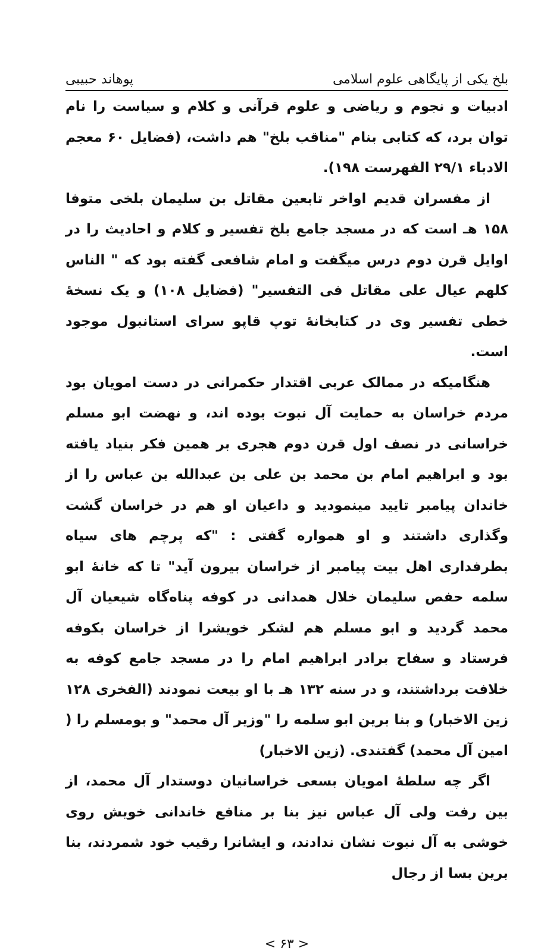بلخ یکی از پایگاهی علوم اسلامی پوهاند حبیبی
ادبیات و نجوم و ریاضی و علوم قرآنی و کلام و سیاست را نام توان برد، که کتابی بنام "مناقب بلخ" هم داشت، (فضایل ۶۰ معجم الادباء ۲۹/۱ الفهرست ۱۹۸).
از مفسران قدیم اواخر تابعین مقاتل بن سلیمان بلخی متوفا ۱۵۸ هـ است که در مسجد جامع بلخ تفسیر و کلام و احادیث را در اوایل قرن دوم درس میگفت و امام شافعی گفته بود که " الناس کلهم عیال علی مقاتل فی التفسیر" (فضایل ۱۰۸) و یک نسخهٔ خطی تفسیر وی در کتابخانهٔ توپ قاپو سرای استانبول موجود است.
هنگامیکه در ممالک عربی اقتدار حکمرانی در دست امویان بود مردم خراسان به حمایت آل نبوت بوده اند، و نهضت ابو مسلم خراسانی در نصف اول قرن دوم هجری بر همین فکر بنیاد یافته بود و ابراهیم امام بن محمد بن علی بن عبدالله بن عباس را از خاندان پیامبر تایید مینمودید و داعیان او هم در خراسان گشت وگذاری داشتند و او همواره گفتی : "که پرچم های سیاه بطرفداری اهل بیت پیامبر از خراسان بیرون آید" تا که خانهٔ ابو سلمه حفص سلیمان خلال همدانی در کوفه پناه‌گاه شیعیان آل محمد گردید و ابو مسلم هم لشکر خویشرا از خراسان بکوفه فرستاد و سفاح برادر ابراهیم امام را در مسجد جامع کوفه به خلافت برداشتند، و در سنه ۱۳۲ هـ با او بیعت نمودند (الفخری ۱۲۸ زین الاخبار) و بنا برین ابو سلمه را "وزیر آل محمد" و بومسلم را ( امین آل محمد) گفتندی. (زین الاخبار)
اگر چه سلطهٔ امویان بسعی خراسانیان دوستدار آل محمد، از بین رفت ولی آل عباس نیز بنا بر منافع خاندانی خویش روی خوشی به آل نبوت نشان ندادند، و ایشانرا رقیب خود شمردند، بنا برین بسا از رجال
< ۶۳ >